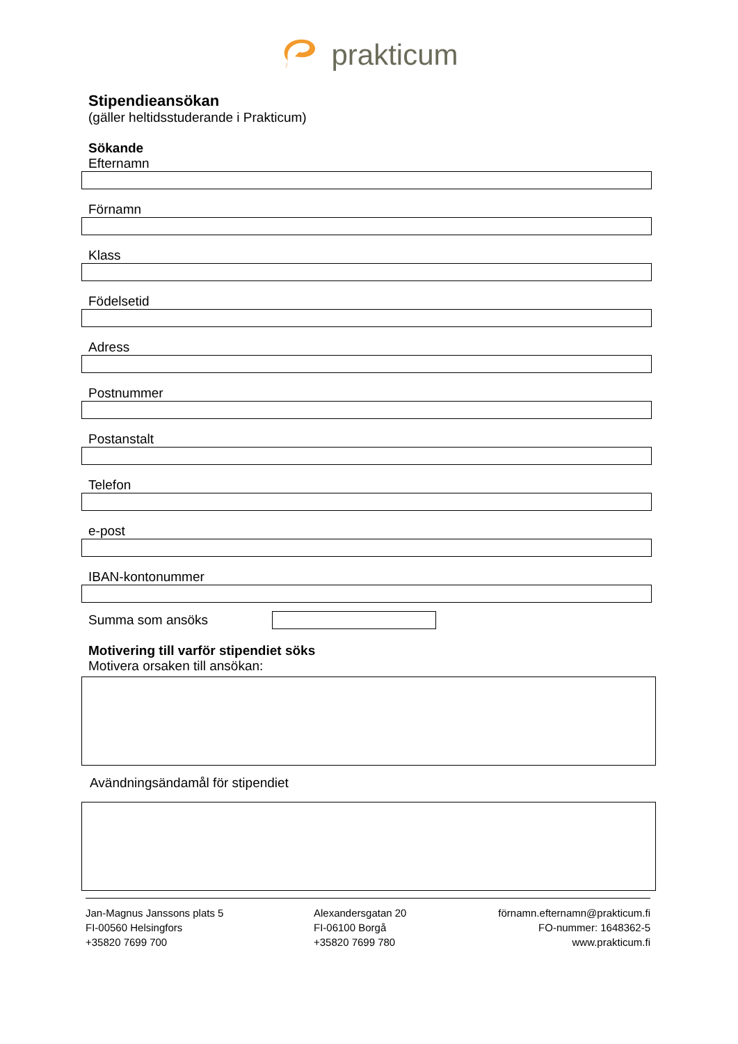prakticum
Stipendieansökan
(gäller heltidsstuderande i Prakticum)
Sökande
Efternamn
Förnamn
Klass
Födelsetid
Adress
Postnummer
Postanstalt
Telefon
e-post
IBAN-kontonummer
Summa som ansöks
Motivering till varför stipendiet söks
Motivera orsaken till ansökan:
Avändningsändamål för stipendiet
Jan-Magnus Janssons plats 5
FI-00560 Helsingfors
+35820 7699 700
Alexandersgatan 20
FI-06100 Borgå
+35820 7699 780
förnamn.efternamn@prakticum.fi
FO-nummer: 1648362-5
www.prakticum.fi